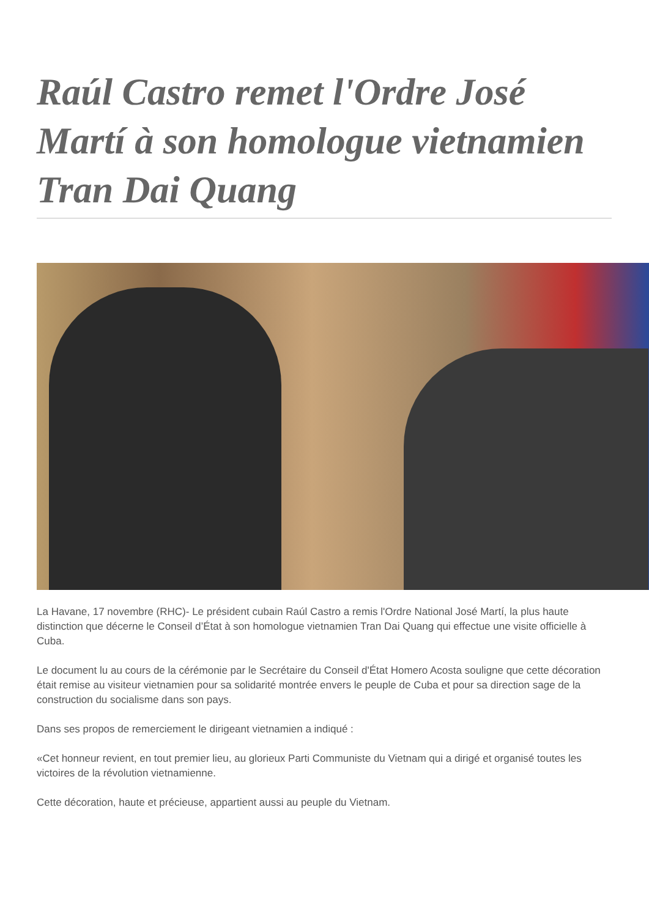Raúl Castro remet l'Ordre José Martí à son homologue vietnamien Tran Dai Quang
La Havane, 17 novembre (RHC)- Le président cubain Raúl Castro a remis l'Ordre National José Martí, la plus haute distinction que décerne le Conseil d’État à son homologue vietnamien Tran Dai Quang qui effectue une visite officielle à Cuba.
Le document lu au cours de la cérémonie par le Secrétaire du Conseil d'État Homero Acosta souligne que cette décoration était remise au visiteur vietnamien pour sa solidarité montrée envers le peuple de Cuba et pour sa direction sage de la construction du socialisme dans son pays.
Dans ses propos de remerciement le dirigeant vietnamien a indiqué :
«Cet honneur revient, en tout premier lieu, au glorieux Parti Communiste du Vietnam qui a dirigé et organisé toutes les victoires de la révolution vietnamienne.
Cette décoration, haute et précieuse, appartient aussi au peuple du Vietnam.